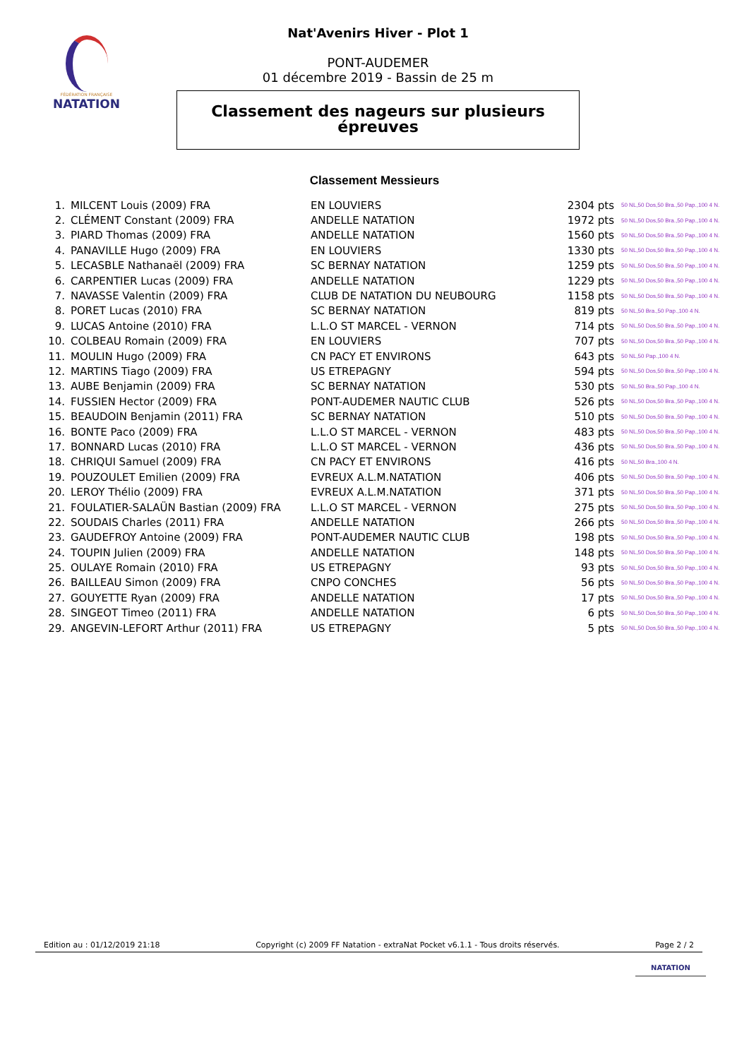FÉDÉRATION FRANÇAISE
NATATION
Nat'Avenirs Hiver - Plot 1
PONT-AUDEMER
01 décembre 2019 - Bassin de 25 m
Classement des nageurs sur plusieurs
épreuves
Classement Messieurs
| 1. | MILCENT Louis (2009) FRA | EN LOUVIERS | 2304 pts | 50 NL,50 Dos,50 Bra.,50 Pap.,100 4 N. |
| 2. | CLÉMENT Constant (2009) FRA | ANDELLE NATATION | 1972 pts | 50 NL,50 Dos,50 Bra.,50 Pap.,100 4 N. |
| 3. | PIARD Thomas (2009) FRA | ANDELLE NATATION | 1560 pts | 50 NL,50 Dos,50 Bra.,50 Pap.,100 4 N. |
| 4. | PANAVILLE Hugo (2009) FRA | EN LOUVIERS | 1330 pts | 50 NL,50 Dos,50 Bra.,50 Pap.,100 4 N. |
| 5. | LECASBLE Nathanaël (2009) FRA | SC BERNAY NATATION | 1259 pts | 50 NL,50 Dos,50 Bra.,50 Pap.,100 4 N. |
| 6. | CARPENTIER Lucas (2009) FRA | ANDELLE NATATION | 1229 pts | 50 NL,50 Dos,50 Bra.,50 Pap.,100 4 N. |
| 7. | NAVASSE Valentin (2009) FRA | CLUB DE NATATION DU NEUBOURG | 1158 pts | 50 NL,50 Dos,50 Bra.,50 Pap.,100 4 N. |
| 8. | PORET Lucas (2010) FRA | SC BERNAY NATATION | 819 pts | 50 NL,50 Bra.,50 Pap.,100 4 N. |
| 9. | LUCAS Antoine (2010) FRA | L.L.O ST MARCEL - VERNON | 714 pts | 50 NL,50 Dos,50 Bra.,50 Pap.,100 4 N. |
| 10. | COLBEAU Romain (2009) FRA | EN LOUVIERS | 707 pts | 50 NL,50 Dos,50 Bra.,50 Pap.,100 4 N. |
| 11. | MOULIN Hugo (2009) FRA | CN PACY ET ENVIRONS | 643 pts | 50 NL,50 Pap.,100 4 N. |
| 12. | MARTINS Tiago (2009) FRA | US ETREPAGNY | 594 pts | 50 NL,50 Dos,50 Bra.,50 Pap.,100 4 N. |
| 13. | AUBE Benjamin (2009) FRA | SC BERNAY NATATION | 530 pts | 50 NL,50 Bra.,50 Pap.,100 4 N. |
| 14. | FUSSIEN Hector (2009) FRA | PONT-AUDEMER NAUTIC CLUB | 526 pts | 50 NL,50 Dos,50 Bra.,50 Pap.,100 4 N. |
| 15. | BEAUDOIN Benjamin (2011) FRA | SC BERNAY NATATION | 510 pts | 50 NL,50 Dos,50 Bra.,50 Pap.,100 4 N. |
| 16. | BONTE Paco (2009) FRA | L.L.O ST MARCEL - VERNON | 483 pts | 50 NL,50 Dos,50 Bra.,50 Pap.,100 4 N. |
| 17. | BONNARD Lucas (2010) FRA | L.L.O ST MARCEL - VERNON | 436 pts | 50 NL,50 Dos,50 Bra.,50 Pap.,100 4 N. |
| 18. | CHRIQUI Samuel (2009) FRA | CN PACY ET ENVIRONS | 416 pts | 50 NL,50 Bra.,100 4 N. |
| 19. | POUZOULET Emilien (2009) FRA | EVREUX A.L.M.NATATION | 406 pts | 50 NL,50 Dos,50 Bra.,50 Pap.,100 4 N. |
| 20. | LEROY Thélio (2009) FRA | EVREUX A.L.M.NATATION | 371 pts | 50 NL,50 Dos,50 Bra.,50 Pap.,100 4 N. |
| 21. | FOULATIER-SALAÜN Bastian (2009) FRA | L.L.O ST MARCEL - VERNON | 275 pts | 50 NL,50 Dos,50 Bra.,50 Pap.,100 4 N. |
| 22. | SOUDAIS Charles (2011) FRA | ANDELLE NATATION | 266 pts | 50 NL,50 Dos,50 Bra.,50 Pap.,100 4 N. |
| 23. | GAUDEFROY Antoine (2009) FRA | PONT-AUDEMER NAUTIC CLUB | 198 pts | 50 NL,50 Dos,50 Bra.,50 Pap.,100 4 N. |
| 24. | TOUPIN Julien (2009) FRA | ANDELLE NATATION | 148 pts | 50 NL,50 Dos,50 Bra.,50 Pap.,100 4 N. |
| 25. | OULAYE Romain (2010) FRA | US ETREPAGNY | 93 pts | 50 NL,50 Dos,50 Bra.,50 Pap.,100 4 N. |
| 26. | BAILLEAU Simon (2009) FRA | CNPO CONCHES | 56 pts | 50 NL,50 Dos,50 Bra.,50 Pap.,100 4 N. |
| 27. | GOUYETTE Ryan (2009) FRA | ANDELLE NATATION | 17 pts | 50 NL,50 Dos,50 Bra.,50 Pap.,100 4 N. |
| 28. | SINGEOT Timeo (2011) FRA | ANDELLE NATATION | 6 pts | 50 NL,50 Dos,50 Bra.,50 Pap.,100 4 N. |
| 29. | ANGEVIN-LEFORT Arthur (2011) FRA | US ETREPAGNY | 5 pts | 50 NL,50 Dos,50 Bra.,50 Pap.,100 4 N. |
Edition au : 01/12/2019 21:18 Copyright (c) 2009 FF Natation - extraNat Pocket v6.1.1 - Tous droits réservés. Page 2 / 2
NATATION